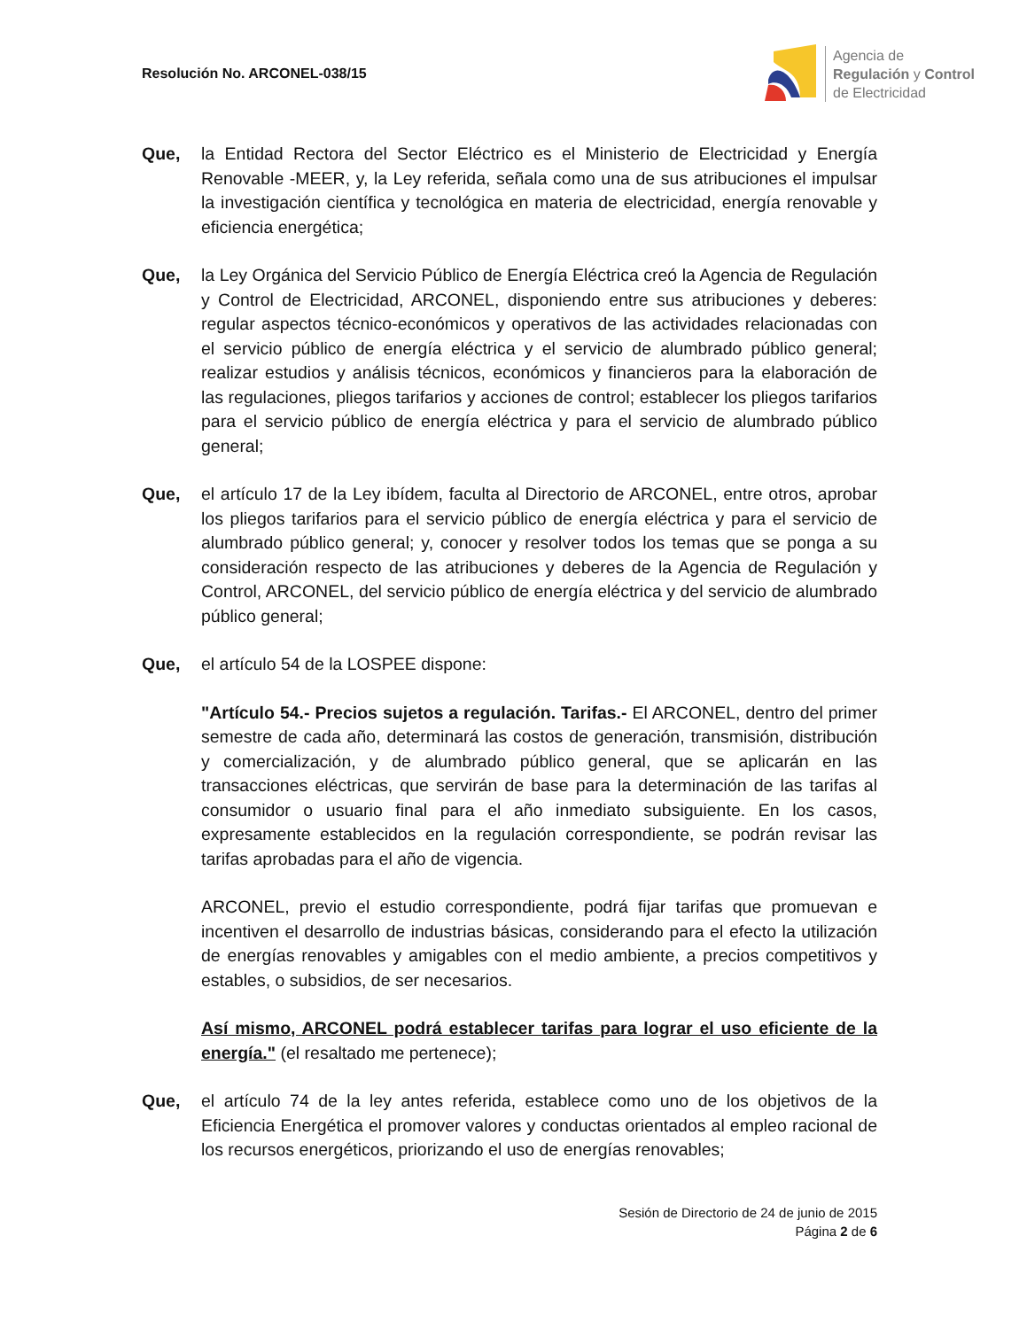Resolución No. ARCONEL-038/15
Agencia de
Regulación y Control
de Electricidad
Que, la Entidad Rectora del Sector Eléctrico es el Ministerio de Electricidad y Energía Renovable -MEER, y, la Ley referida, señala como una de sus atribuciones el impulsar la investigación científica y tecnológica en materia de electricidad, energía renovable y eficiencia energética;
Que, la Ley Orgánica del Servicio Público de Energía Eléctrica creó la Agencia de Regulación y Control de Electricidad, ARCONEL, disponiendo entre sus atribuciones y deberes: regular aspectos técnico-económicos y operativos de las actividades relacionadas con el servicio público de energía eléctrica y el servicio de alumbrado público general; realizar estudios y análisis técnicos, económicos y financieros para la elaboración de las regulaciones, pliegos tarifarios y acciones de control; establecer los pliegos tarifarios para el servicio público de energía eléctrica y para el servicio de alumbrado público general;
Que, el artículo 17 de la Ley ibídem, faculta al Directorio de ARCONEL, entre otros, aprobar los pliegos tarifarios para el servicio público de energía eléctrica y para el servicio de alumbrado público general; y, conocer y resolver todos los temas que se ponga a su consideración respecto de las atribuciones y deberes de la Agencia de Regulación y Control, ARCONEL, del servicio público de energía eléctrica y del servicio de alumbrado público general;
Que, el artículo 54 de la LOSPEE dispone:
"Artículo 54.- Precios sujetos a regulación. Tarifas.- El ARCONEL, dentro del primer semestre de cada año, determinará las costos de generación, transmisión, distribución y comercialización, y de alumbrado público general, que se aplicarán en las transacciones eléctricas, que servirán de base para la determinación de las tarifas al consumidor o usuario final para el año inmediato subsiguiente. En los casos, expresamente establecidos en la regulación correspondiente, se podrán revisar las tarifas aprobadas para el año de vigencia.
ARCONEL, previo el estudio correspondiente, podrá fijar tarifas que promuevan e incentiven el desarrollo de industrias básicas, considerando para el efecto la utilización de energías renovables y amigables con el medio ambiente, a precios competitivos y estables, o subsidios, de ser necesarios.
Así mismo, ARCONEL podrá establecer tarifas para lograr el uso eficiente de la energía." (el resaltado me pertenece);
Que, el artículo 74 de la ley antes referida, establece como uno de los objetivos de la Eficiencia Energética el promover valores y conductas orientados al empleo racional de los recursos energéticos, priorizando el uso de energías renovables;
Sesión de Directorio de 24 de junio de 2015
Página 2 de 6